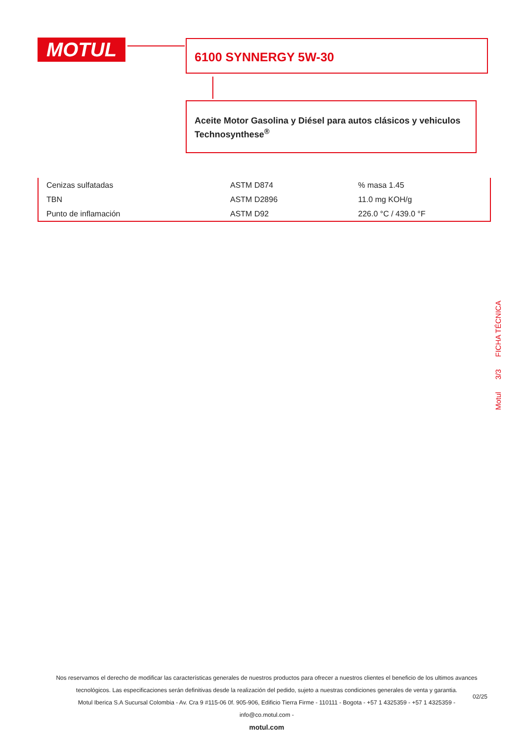MOTUL 6100 SYNNERGY 5W-30
Aceite Motor Gasolina y Diésel para autos clásicos y vehiculos Technosynthese<sup>®</sup>
| Cenizas sulfatadas | ASTM D874 | % masa 1.45 |
| TBN | ASTM D2896 | 11.0 mg KOH/g |
| Punto de inflamación | ASTM D92 | 226.0 °C / 439.0 °F |
Motul 3/3 FICHA TÉCNICA
Nos reservamos el derecho de modificar las características generales de nuestros productos para ofrecer a nuestros clientes el beneficio de los ultimos avances tecnológicos. Las especificaciones serán definitivas desde la realización del pedido, sujeto a nuestras condiciones generales de venta y garantia.
Motul Iberica S.A Sucursal Colombia - Av. Cra 9 #115-06 0f. 905-906, Edificio Tierra Firme - 110111 - Bogota - +57 1 4325359 - +57 1 4325359 -
info@co.motul.com -
motul.com
02/25